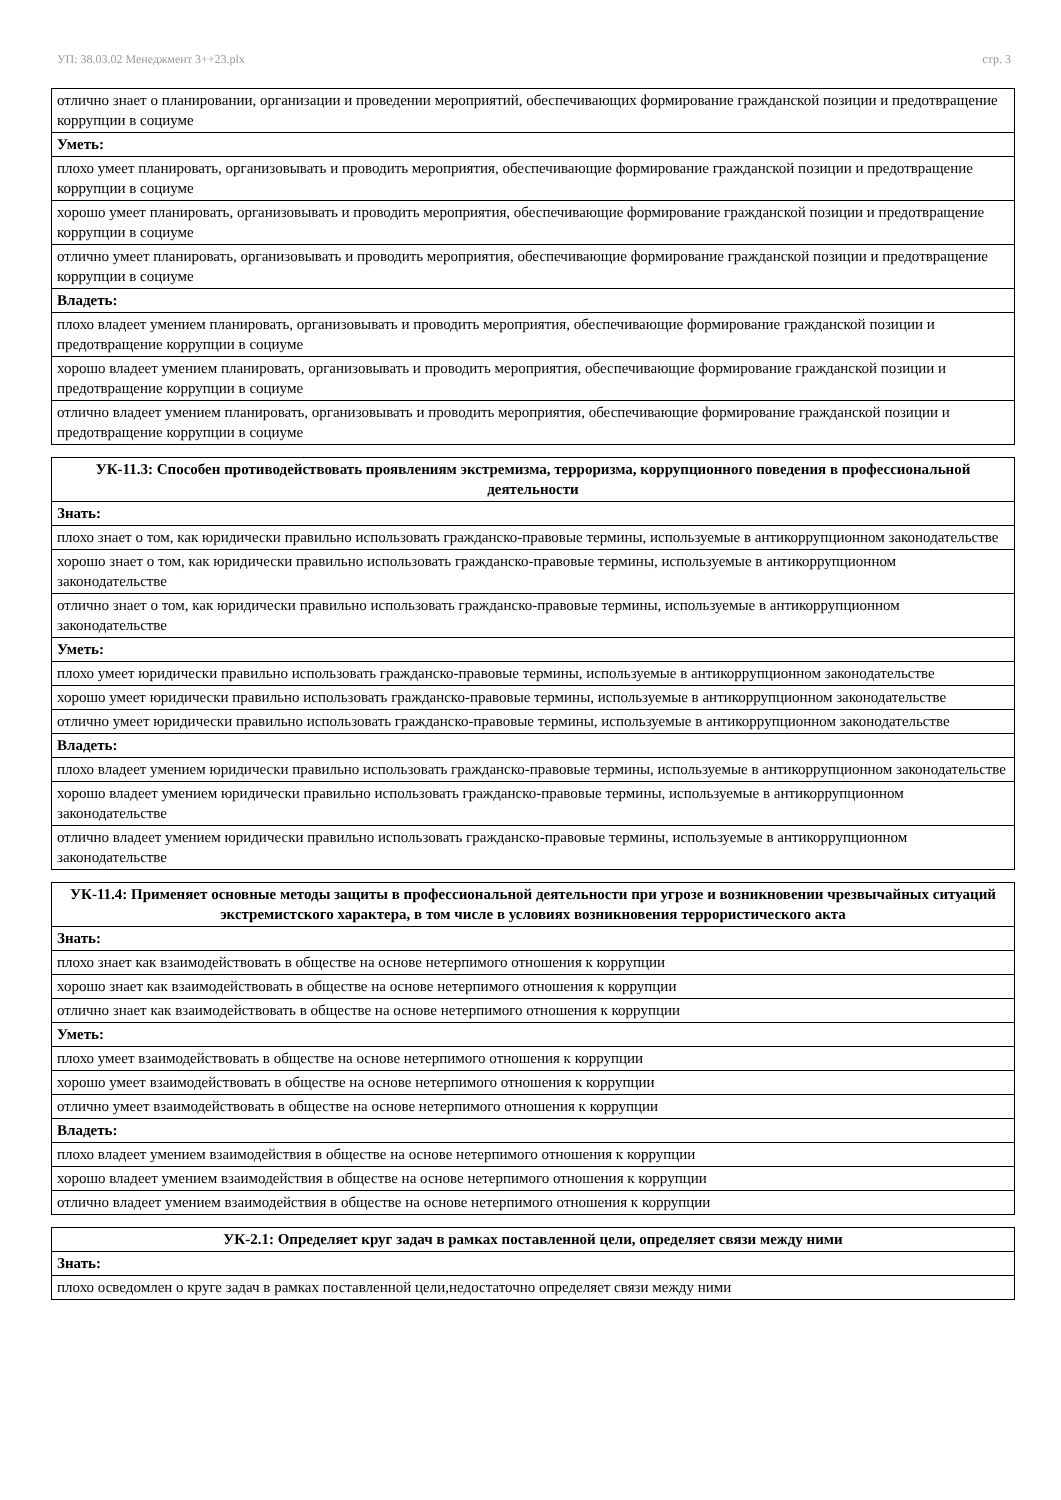УП: 38.03.02 Менеджмент 3++23.plx стр. 3
| отлично знает о планировании, организации и проведении мероприятий, обеспечивающих формирование гражданской позиции и предотвращение коррупции в социуме |
| Уметь: |
| плохо умеет планировать, организовывать и проводить мероприятия, обеспечивающие формирование гражданской позиции и предотвращение коррупции в социуме |
| хорошо умеет планировать, организовывать и проводить мероприятия, обеспечивающие формирование гражданской позиции и предотвращение коррупции в социуме |
| отлично умеет планировать, организовывать и проводить мероприятия, обеспечивающие формирование гражданской позиции и предотвращение коррупции в социуме |
| Владеть: |
| плохо владеет умением планировать, организовывать и проводить мероприятия, обеспечивающие формирование гражданской позиции и предотвращение коррупции в социуме |
| хорошо владеет умением планировать, организовывать и проводить мероприятия, обеспечивающие формирование гражданской позиции и предотвращение коррупции в социуме |
| отлично владеет умением планировать, организовывать и проводить мероприятия, обеспечивающие формирование гражданской позиции и предотвращение коррупции в социуме |
| УК-11.3: Способен противодействовать проявлениям экстремизма, терроризма, коррупционного поведения в профессиональной деятельности |
| --- |
| Знать: |
| плохо знает о том, как юридически правильно использовать гражданско-правовые термины, используемые в антикоррупционном законодательстве |
| хорошо знает о том, как юридически правильно использовать гражданско-правовые термины, используемые в антикоррупционном законодательстве |
| отлично знает о том, как юридически правильно использовать гражданско-правовые термины, используемые в антикоррупционном законодательстве |
| Уметь: |
| плохо умеет юридически правильно использовать гражданско-правовые термины, используемые в антикоррупционном законодательстве |
| хорошо умеет юридически правильно использовать гражданско-правовые термины, используемые в антикоррупционном законодательстве |
| отлично умеет юридически правильно использовать гражданско-правовые термины, используемые в антикоррупционном законодательстве |
| Владеть: |
| плохо владеет умением юридически правильно использовать гражданско-правовые термины, используемые в антикоррупционном законодательстве |
| хорошо владеет умением юридически правильно использовать гражданско-правовые термины, используемые в антикоррупционном законодательстве |
| отлично владеет умением юридически правильно использовать гражданско-правовые термины, используемые в антикоррупционном законодательстве |
| УК-11.4: Применяет основные методы защиты в профессиональной деятельности при угрозе и возникновении чрезвычайных ситуаций экстремистского характера, в том числе в условиях возникновения террористического акта |
| --- |
| Знать: |
| плохо знает как взаимодействовать в обществе на основе нетерпимого отношения к коррупции |
| хорошо знает как взаимодействовать в обществе на основе нетерпимого отношения к коррупции |
| отлично знает как взаимодействовать в обществе на основе нетерпимого отношения к коррупции |
| Уметь: |
| плохо умеет взаимодействовать в обществе на основе нетерпимого отношения к коррупции |
| хорошо умеет взаимодействовать в обществе на основе нетерпимого отношения к коррупции |
| отлично умеет взаимодействовать в обществе на основе нетерпимого отношения к коррупции |
| Владеть: |
| плохо владеет умением взаимодействия в обществе на основе нетерпимого отношения к коррупции |
| хорошо владеет умением взаимодействия в обществе на основе нетерпимого отношения к коррупции |
| отлично владеет умением взаимодействия в обществе на основе нетерпимого отношения к коррупции |
| УК-2.1: Определяет круг задач в рамках поставленной цели, определяет связи между ними |
| --- |
| Знать: |
| плохо осведомлен о круге задач в рамках поставленной цели,недостаточно определяет связи между ними |